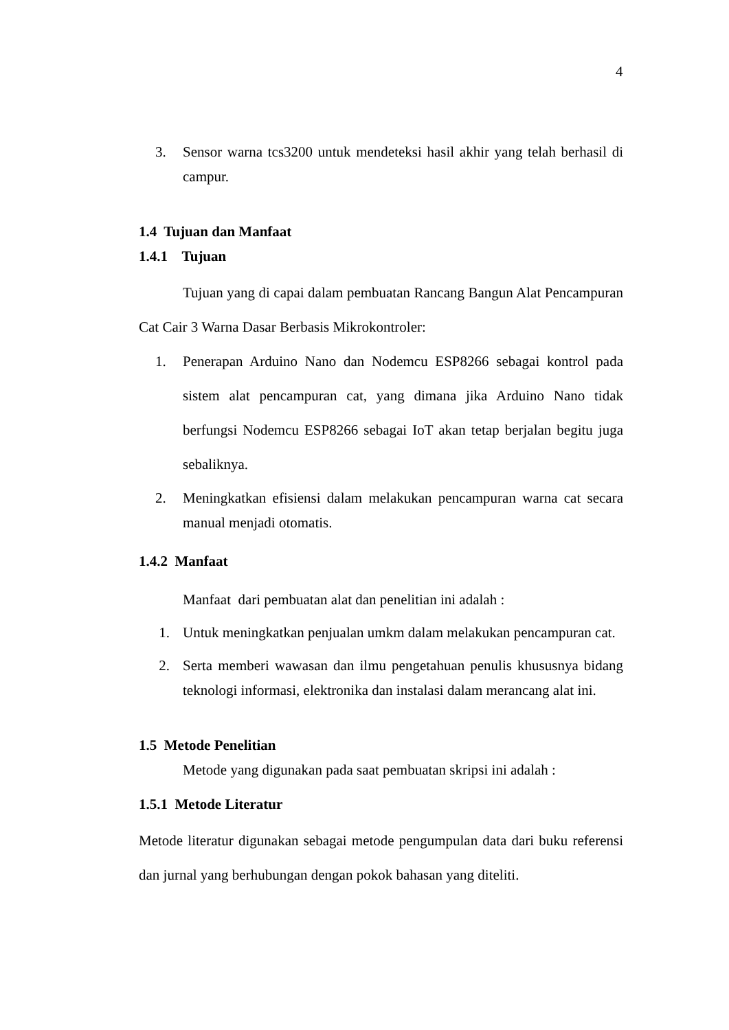4
3. Sensor warna tcs3200 untuk mendeteksi hasil akhir yang telah berhasil di campur.
1.4 Tujuan dan Manfaat
1.4.1 Tujuan
Tujuan yang di capai dalam pembuatan Rancang Bangun Alat Pencampuran Cat Cair 3 Warna Dasar Berbasis Mikrokontroler:
1. Penerapan Arduino Nano dan Nodemcu ESP8266 sebagai kontrol pada sistem alat pencampuran cat, yang dimana jika Arduino Nano tidak berfungsi Nodemcu ESP8266 sebagai IoT akan tetap berjalan begitu juga sebaliknya.
2. Meningkatkan efisiensi dalam melakukan pencampuran warna cat secara manual menjadi otomatis.
1.4.2 Manfaat
Manfaat dari pembuatan alat dan penelitian ini adalah :
1. Untuk meningkatkan penjualan umkm dalam melakukan pencampuran cat.
2. Serta memberi wawasan dan ilmu pengetahuan penulis khususnya bidang teknologi informasi, elektronika dan instalasi dalam merancang alat ini.
1.5 Metode Penelitian
Metode yang digunakan pada saat pembuatan skripsi ini adalah :
1.5.1 Metode Literatur
Metode literatur digunakan sebagai metode pengumpulan data dari buku referensi dan jurnal yang berhubungan dengan pokok bahasan yang diteliti.